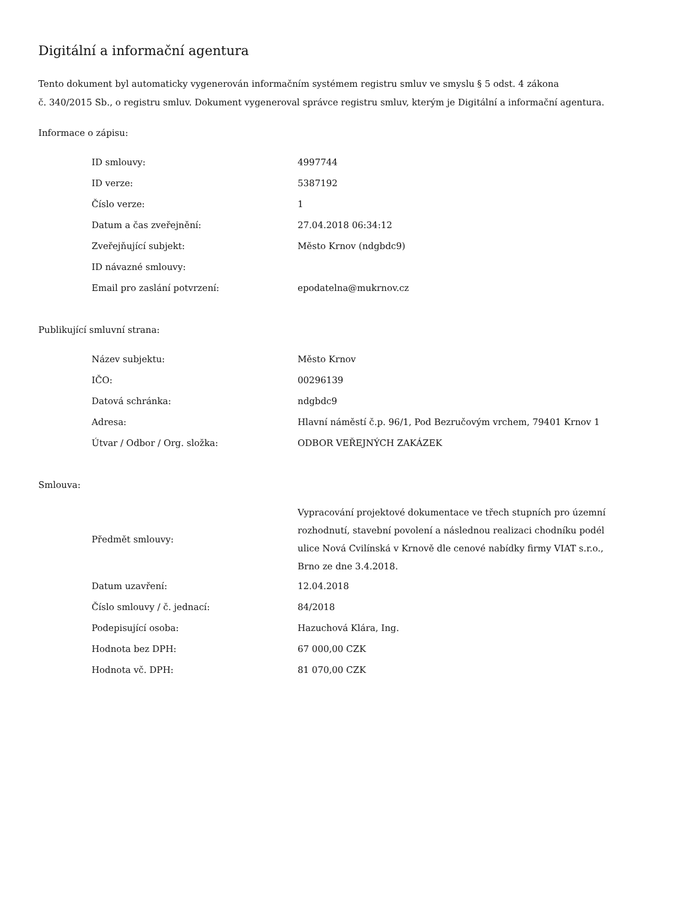Digitální a informační agentura
Tento dokument byl automaticky vygenerován informačním systémem registru smluv ve smyslu § 5 odst. 4 zákona
č. 340/2015 Sb., o registru smluv. Dokument vygeneroval správce registru smluv, kterým je Digitální a informační agentura.
Informace o zápisu:
| ID smlouvy: | 4997744 |
| ID verze: | 5387192 |
| Číslo verze: | 1 |
| Datum a čas zveřejnění: | 27.04.2018 06:34:12 |
| Zveřejňující subjekt: | Město Krnov (ndgbdc9) |
| ID návazné smlouvy: | |
| Email pro zaslání potvrzení: | epodatelna@mukrnov.cz |
Publikující smluvní strana:
| Název subjektu: | Město Krnov |
| IČO: | 00296139 |
| Datová schránka: | ndgbdc9 |
| Adresa: | Hlavní náměstí č.p. 96/1, Pod Bezručovým vrchem, 79401 Krnov 1 |
| Útvar / Odbor / Org. složka: | ODBOR VEŘEJNÝCH ZAKÁZEK |
Smlouva:
| Předmět smlouvy: | Vypracování projektové dokumentace ve třech stupních pro územní rozhodnutí, stavební povolení a následnou realizaci chodníku podél ulice Nová Cvilínská v Krnově dle cenové nabídky firmy VIAT s.r.o., Brno ze dne 3.4.2018. |
| Datum uzavření: | 12.04.2018 |
| Číslo smlouvy / č. jednací: | 84/2018 |
| Podepisující osoba: | Hazuchová Klára, Ing. |
| Hodnota bez DPH: | 67 000,00 CZK |
| Hodnota vč. DPH: | 81 070,00 CZK |